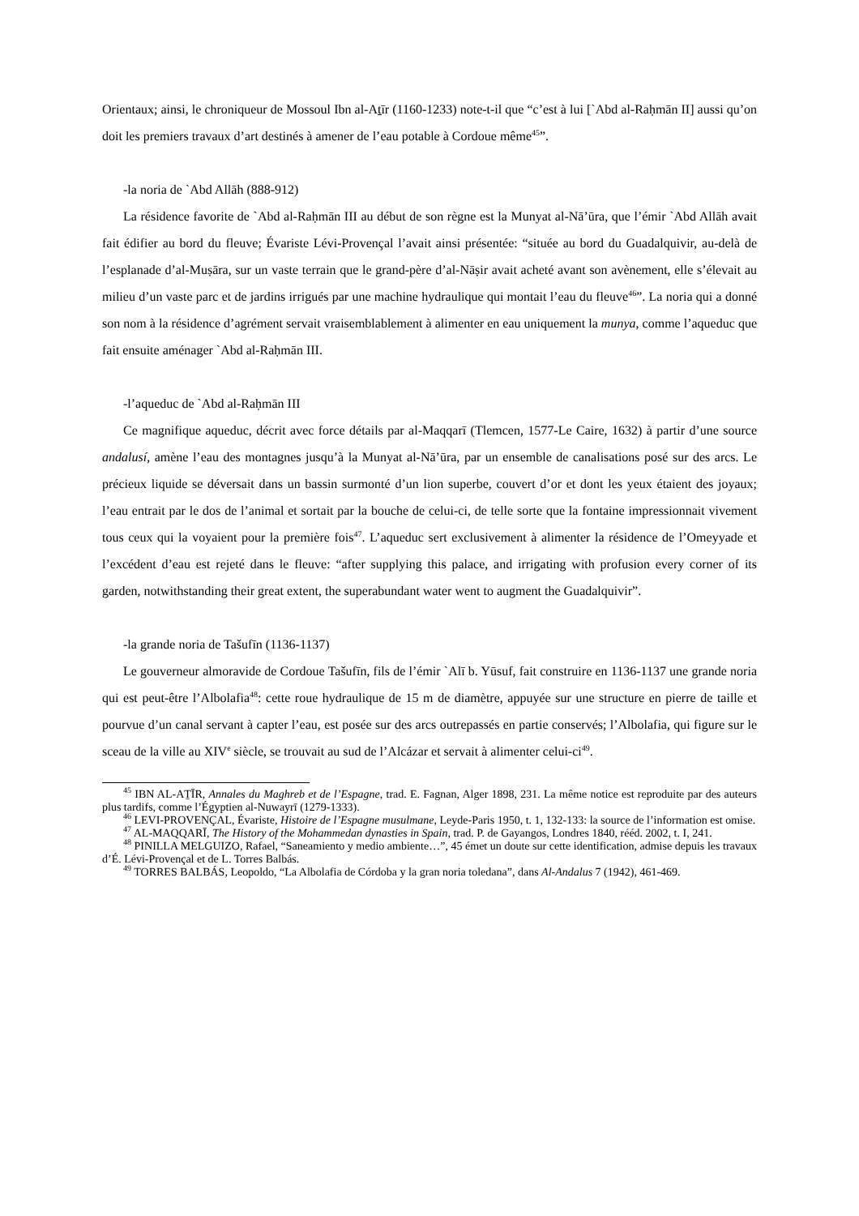Orientaux; ainsi, le chroniqueur de Mossoul Ibn al-Aṯīr (1160-1233) note-t-il que “c’est à lui [`Abd al-Raḥmān II] aussi qu’on doit les premiers travaux d’art destinés à amener de l’eau potable à Cordoue même<sup>45</sup>”.
-la noria de `Abd Allāh (888-912)
La résidence favorite de `Abd al-Raḥmān III au début de son règne est la Munyat al-Nā’ūra, que l’émir `Abd Allāh avait fait édifier au bord du fleuve; Évariste Lévi-Provençal l’avait ainsi présentée: “située au bord du Guadalquivir, au-delà de l’esplanade d’al-Muṣāra, sur un vaste terrain que le grand-père d’al-Nāṣir avait acheté avant son avènement, elle s’élevait au milieu d’un vaste parc et de jardins irrigués par une machine hydraulique qui montait l’eau du fleuve<sup>46</sup>”. La noria qui a donné son nom à la résidence d’agrément servait vraisemblablement à alimenter en eau uniquement la munya, comme l’aqueduc que fait ensuite aménager `Abd al-Raḥmān III.
-l’aqueduc de `Abd al-Raḥmān III
Ce magnifique aqueduc, décrit avec force détails par al-Maqqarī (Tlemcen, 1577-Le Caire, 1632) à partir d’une source andalusí, amène l’eau des montagnes jusqu’à la Munyat al-Nā’ūra, par un ensemble de canalisations posé sur des arcs. Le précieux liquide se déversait dans un bassin surmonté d’un lion superbe, couvert d’or et dont les yeux étaient des joyaux; l’eau entrait par le dos de l’animal et sortait par la bouche de celui-ci, de telle sorte que la fontaine impressionnait vivement tous ceux qui la voyaient pour la première fois<sup>47</sup>. L’aqueduc sert exclusivement à alimenter la résidence de l’Omeyyade et l’excédent d’eau est rejeté dans le fleuve: “after supplying this palace, and irrigating with profusion every corner of its garden, notwithstanding their great extent, the superabundant water went to augment the Guadalquivir”.
-la grande noria de Tašufīn (1136-1137)
Le gouverneur almoravide de Cordoue Tašufīn, fils de l’émir `Alī b. Yūsuf, fait construire en 1136-1137 une grande noria qui est peut-être l’Albolafia<sup>48</sup>: cette roue hydraulique de 15 m de diamètre, appuyée sur une structure en pierre de taille et pourvue d’un canal servant à capter l’eau, est posée sur des arcs outrepassés en partie conservés; l’Albolafia, qui figure sur le sceau de la ville au XIV<sup>e</sup> siècle, se trouvait au sud de l’Alcázar et servait à alimenter celui-ci<sup>49</sup>.
<sup>45</sup> IBN AL-AṮĪR, Annales du Maghreb et de l’Espagne, trad. E. Fagnan, Alger 1898, 231. La même notice est reproduite par des auteurs plus tardifs, comme l’Égyptien al-Nuwayrī (1279-1333).
<sup>46</sup> LEVI-PROVENÇAL, Évariste, Histoire de l’Espagne musulmane, Leyde-Paris 1950, t. 1, 132-133: la source de l’information est omise.
<sup>47</sup> AL-MAQQARĪ, The History of the Mohammedan dynasties in Spain, trad. P. de Gayangos, Londres 1840, rééd. 2002, t. I, 241.
<sup>48</sup> PINILLA MELGUIZO, Rafael, “Saneamiento y medio ambiente…”, 45 émet un doute sur cette identification, admise depuis les travaux d’É. Lévi-Provençal et de L. Torres Balbás.
<sup>49</sup> TORRES BALBÁS, Leopoldo, “La Albolafia de Córdoba y la gran noria toledana”, dans Al-Andalus 7 (1942), 461-469.